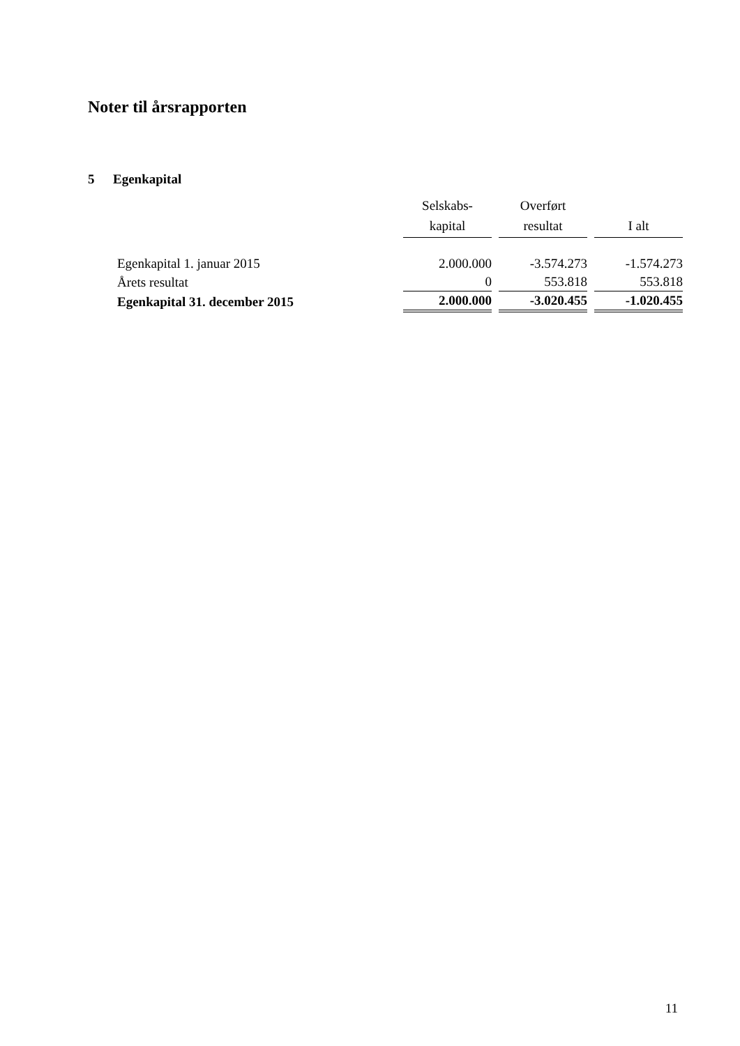Noter til årsrapporten
5 Egenkapital
| | Selskabs- kapital | Overført resultat | I alt |
| --- | --- | --- | --- |
| Egenkapital 1. januar 2015 | 2.000.000 | -3.574.273 | -1.574.273 |
| Årets resultat | 0 | 553.818 | 553.818 |
| Egenkapital 31. december 2015 | 2.000.000 | -3.020.455 | -1.020.455 |
11